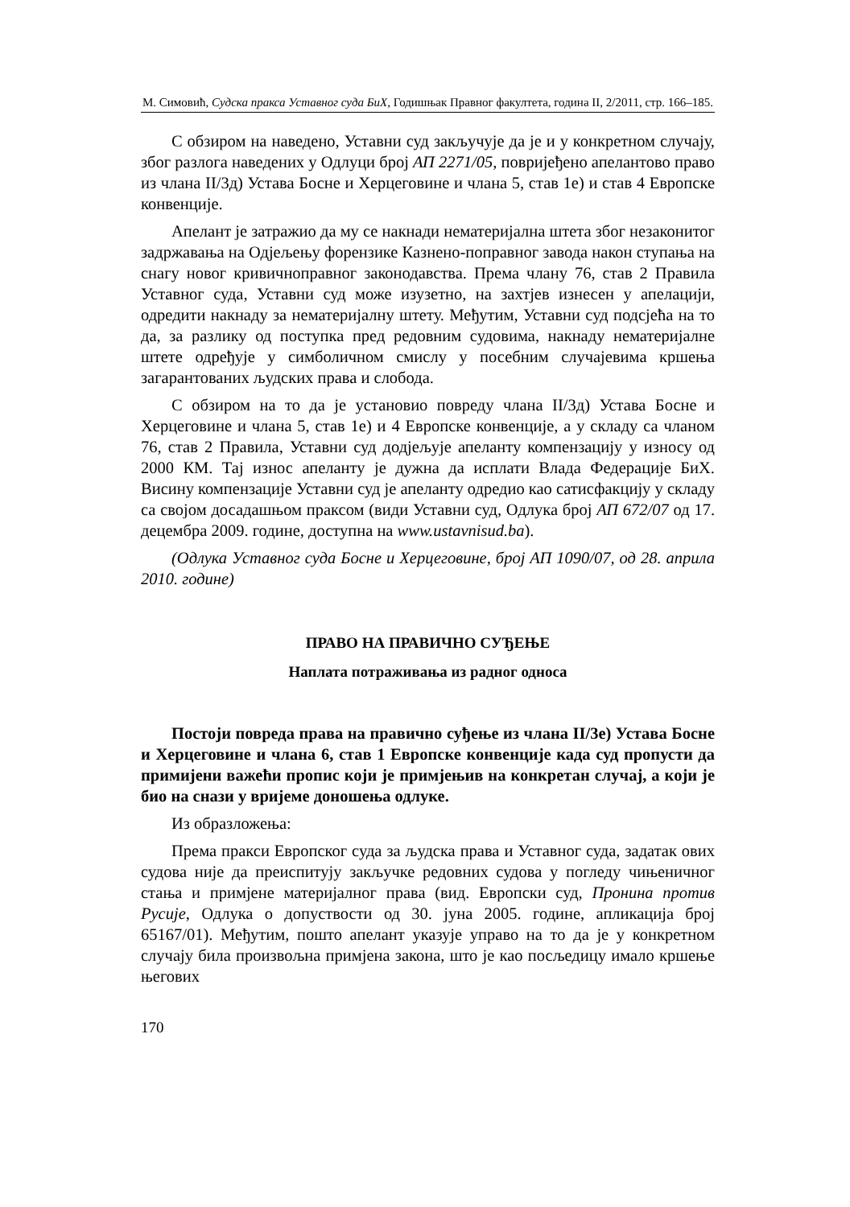М. Симовић, Судска пракса Уставног суда БиХ, Годишњак Правног факултета, година II, 2/2011, стр. 166–185.
С обзиром на наведено, Уставни суд закључује да је и у конкретном случају, због разлога наведених у Одлуци број АП 2271/05, повријеђено апелантово право из члана II/3д) Устава Босне и Херцеговине и члана 5, став 1е) и став 4 Европске конвенције.
Апелант је затражио да му се накнади нематеријална штета због незаконитог задржавања на Одјељењу форензике Казнено-поправног завода након ступања на снагу новог кривичноправног законодавства. Према члану 76, став 2 Правила Уставног суда, Уставни суд може изузетно, на захтјев изнесен у апелацији, одредити накнаду за нематеријалну штету. Међутим, Уставни суд подсјећа на то да, за разлику од поступка пред редовним судовима, накнаду нематеријалне штете одређује у симболичном смислу у посебним случајевима кршења загарантованих људских права и слобода.
С обзиром на то да је установио повреду члана II/3д) Устава Босне и Херцеговине и члана 5, став 1е) и 4 Европске конвенције, а у складу са чланом 76, став 2 Правила, Уставни суд додјељује апеланту компензацију у износу од 2000 КМ. Тај износ апеланту је дужна да исплати Влада Федерације БиХ. Висину компензације Уставни суд је апеланту одредио као сатисфакцију у складу са својом досадашњом праксом (види Уставни суд, Одлука број АП 672/07 од 17. децембра 2009. године, доступна на www.ustavnisud.ba).
(Одлука Уставног суда Босне и Херцеговине, број АП 1090/07, од 28. априла 2010. године)
ПРАВО НА ПРАВИЧНО СУЂЕЊЕ
Наплата потраживања из радног односа
Постоји повреда права на правично суђење из члана II/3е) Устава Босне и Херцеговине и члана 6, став 1 Европске конвенције када суд пропусти да примијени важећи пропис који је примјењив на конкретан случај, а који је био на снази у вријеме доношења одлуке.
Из образложења:
Према пракси Европског суда за људска права и Уставног суда, задатак ових судова није да преиспитују закључке редовних судова у погледу чињеничног стања и примјене материјалног права (вид. Европски суд, Пронина против Русије, Одлука о допуствости од 30. јуна 2005. године, апликација број 65167/01). Међутим, пошто апелант указује управо на то да је у конкретном случају била произвољна примјена закона, што је као посљедицу имало кршење његових
170